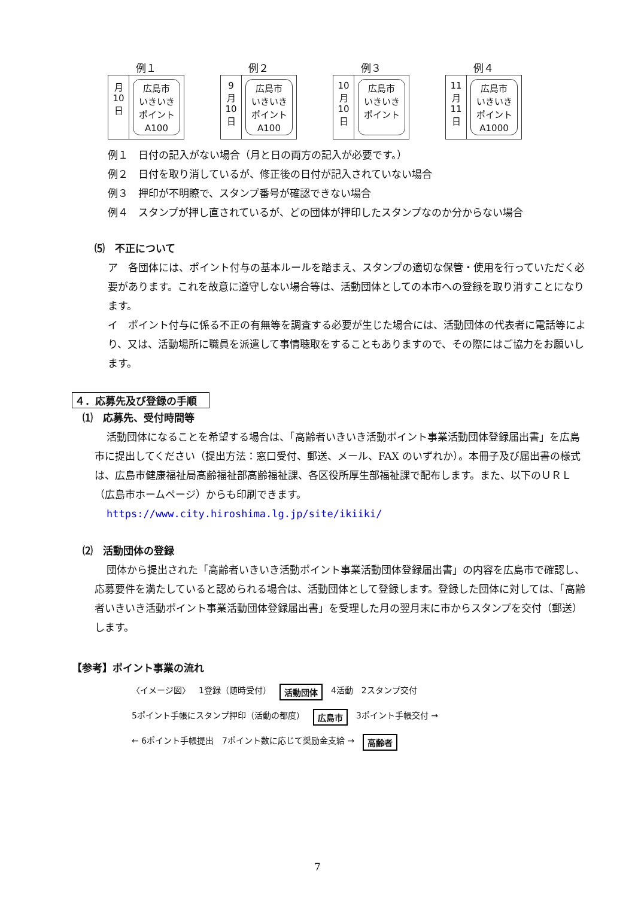例１
月
10
日
広島市
いきいき
ポイント
A100
例２
9
月
10
日
広島市
いきいき
ポイント
A100
例３
10
月
10
日
広島市
いきいき
ポイント
例４
11
月
11
日
広島市
いきいき
ポイント
A1000
例１　日付の記入がない場合（月と日の両方の記入が必要です。）
例２　日付を取り消しているが、修正後の日付が記入されていない場合
例３　押印が不明瞭で、スタンプ番号が確認できない場合
例４　スタンプが押し直されているが、どの団体が押印したスタンプなのか分からない場合
⑸　不正について
ア　各団体には、ポイント付与の基本ルールを踏まえ、スタンプの適切な保管・使用を行っていただく必要があります。これを故意に遵守しない場合等は、活動団体としての本市への登録を取り消すことになります。
イ　ポイント付与に係る不正の有無等を調査する必要が生じた場合には、活動団体の代表者に電話等により、又は、活動場所に職員を派遣して事情聴取をすることもありますので、その際にはご協力をお願いします。
４．応募先及び登録の手順
⑴　応募先、受付時間等
活動団体になることを希望する場合は、「高齢者いきいき活動ポイント事業活動団体登録届出書」を広島市に提出してください（提出方法：窓口受付、郵送、メール、FAX のいずれか）。本冊子及び届出書の様式は、広島市健康福祉局高齢福祉部高齢福祉課、各区役所厚生部福祉課で配布します。また、以下のＵＲＬ（広島市ホームページ）からも印刷できます。
https://www.city.hiroshima.lg.jp/site/ikiiki/
⑵　活動団体の登録
団体から提出された「高齢者いきいき活動ポイント事業活動団体登録届出書」の内容を広島市で確認し、応募要件を満たしていると認められる場合は、活動団体として登録します。登録した団体に対しては、「高齢者いきいき活動ポイント事業活動団体登録届出書」を受理した月の翌月末に市からスタンプを交付（郵送）します。
【参考】ポイント事業の流れ
〈イメージ図〉 1登録（随時受付） 活動団体 4活動 2スタンプ交付 5ポイント手帳にスタンプ押印（活動の都度） 広島市 3ポイント手帳交付 → ← 6ポイント手帳提出 7ポイント数に応じて奨励金支給 → 高齢者
7